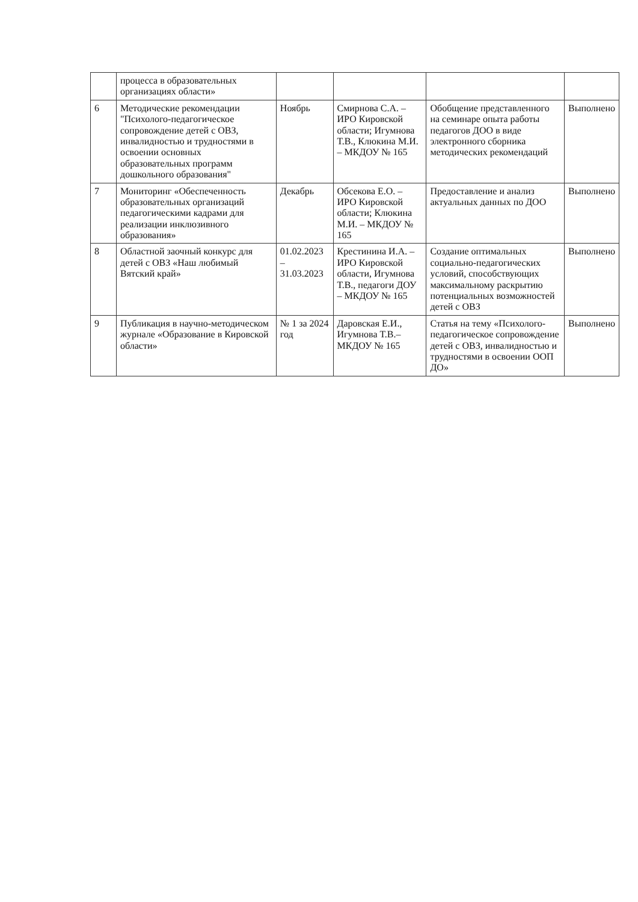| | процесса в образовательных организациях области» | | | | |
| 6 | Методические рекомендации "Психолого-педагогическое сопровождение детей с ОВЗ, инвалидностью и трудностями в освоении основных образовательных программ дошкольного образования" | Ноябрь | Смирнова С.А. – ИРО Кировской области; Игумнова Т.В., Клюкина М.И. – МКДОУ № 165 | Обобщение представленного на семинаре опыта работы педагогов ДОО в виде электронного сборника методических рекомендаций | Выполнено |
| 7 | Мониторинг «Обеспеченность образовательных организаций педагогическими кадрами для реализации инклюзивного образования» | Декабрь | Обсекова Е.О. – ИРО Кировской области; Клюкина М.И. – МКДОУ № 165 | Предоставление и анализ актуальных данных по ДОО | Выполнено |
| 8 | Областной заочный конкурс для детей с ОВЗ «Наш любимый Вятский край» | 01.02.2023 – 31.03.2023 | Крестинина И.А. – ИРО Кировской области, Игумнова Т.В., педагоги ДОУ – МКДОУ № 165 | Создание оптимальных социально-педагогических условий, способствующих максимальному раскрытию потенциальных возможностей детей с ОВЗ | Выполнено |
| 9 | Публикация в научно-методическом журнале «Образование в Кировской области» | № 1 за 2024 год | Даровская Е.И., Игумнова Т.В.– МКДОУ № 165 | Статья на тему «Психолого-педагогическое сопровождение детей с ОВЗ, инвалидностью и трудностями в освоении ООП ДО» | Выполнено |